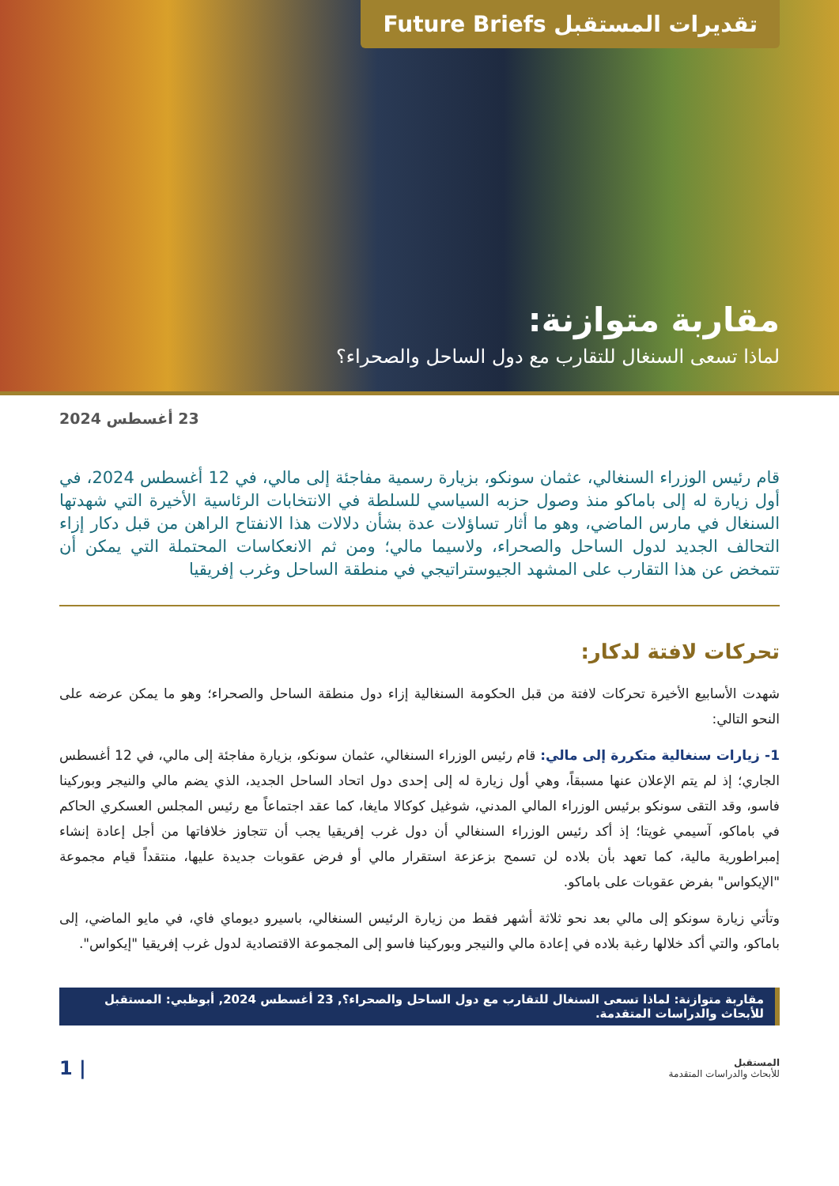تقديرات المستقبل Future Briefs
مقاربة متوازنة:
لماذا تسعى السنغال للتقارب مع دول الساحل والصحراء؟
23 أغسطس 2024
قام رئيس الوزراء السنغالي، عثمان سونكو، بزيارة رسمية مفاجئة إلى مالي، في 12 أغسطس 2024، في أول زيارة له إلى باماكو منذ وصول حزبه السياسي للسلطة في الانتخابات الرئاسية الأخيرة التي شهدتها السنغال في مارس الماضي، وهو ما أثار تساؤلات عدة بشأن دلالات هذا الانفتاح الراهن من قبل دكار إزاء التحالف الجديد لدول الساحل والصحراء، ولاسيما مالي؛ ومن ثم الانعكاسات المحتملة التي يمكن أن تتمخض عن هذا التقارب على المشهد الجيوستراتيجي في منطقة الساحل وغرب إفريقيا
تحركات لافتة لدكار:
شهدت الأسابيع الأخيرة تحركات لافتة من قبل الحكومة السنغالية إزاء دول منطقة الساحل والصحراء؛ وهو ما يمكن عرضه على النحو التالي:
1- زيارات سنغالية متكررة إلى مالي: قام رئيس الوزراء السنغالي، عثمان سونكو، بزيارة مفاجئة إلى مالي، في 12 أغسطس الجاري؛ إذ لم يتم الإعلان عنها مسبقاً، وهي أول زيارة له إلى إحدى دول اتحاد الساحل الجديد، الذي يضم مالي والنيجر وبوركينا فاسو، وقد التقى سونكو برئيس الوزراء المالي المدني، شوغيل كوكالا مايغا، كما عقد اجتماعاً مع رئيس المجلس العسكري الحاكم في باماكو، آسيمي غويتا؛ إذ أكد رئيس الوزراء السنغالي أن دول غرب إفريقيا يجب أن تتجاوز خلافاتها من أجل إعادة إنشاء إمبراطورية مالية، كما تعهد بأن بلاده لن تسمح بزعزعة استقرار مالي أو فرض عقوبات جديدة عليها، منتقداً قيام مجموعة "الإيكواس" بفرض عقوبات على باماكو.
وتأتي زيارة سونكو إلى مالي بعد نحو ثلاثة أشهر فقط من زيارة الرئيس السنغالي، باسيرو ديوماي فاي، في مايو الماضي، إلى باماكو، والتي أكد خلالها رغبة بلاده في إعادة مالي والنيجر وبوركينا فاسو إلى المجموعة الاقتصادية لدول غرب إفريقيا "إيكواس".
مقاربة متوازنة: لماذا تسعى السنغال للتقارب مع دول الساحل والصحراء؟, 23 أغسطس 2024, أبوظبي: المستقبل للأبحاث والدراسات المتقدمة.
المستقبل
للأبحاث والدراسات المتقدمة
| 1